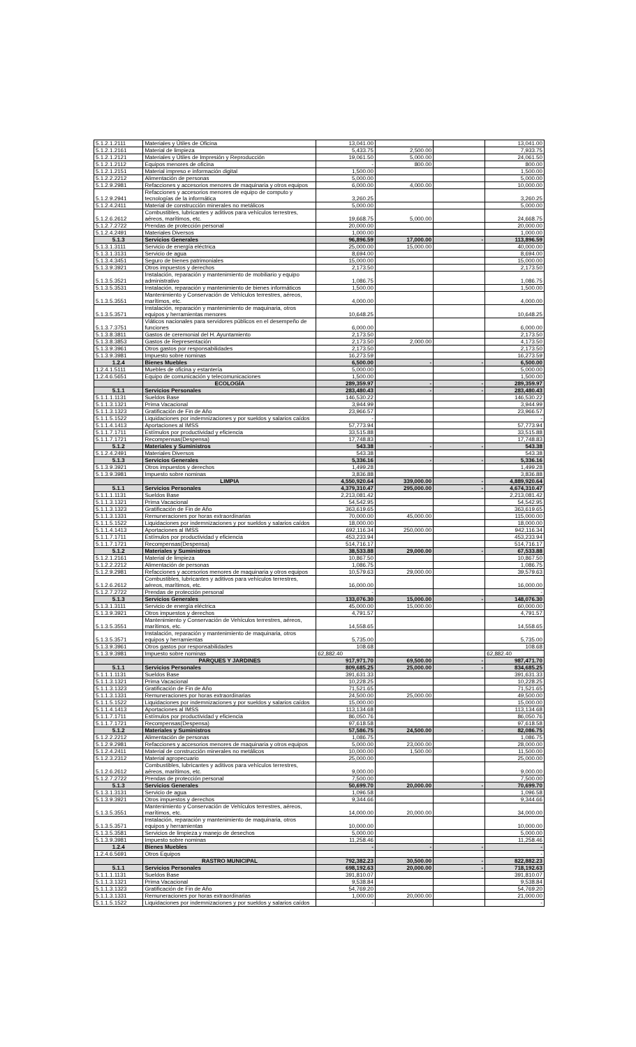| 5.1.2.1.2111 | Materiales y Útiles de Oficina | 13,041.00 | | | 13,041.00 |
| 5.1.2.1.2161 | Material de limpieza | 5,433.75 | 2,500.00 | | 7,933.75 |
| 5.1.2.1.2121 | Materiales y Útiles de Impresión y Reproducción | 19,061.50 | 5,000.00 | | 24,061.50 |
| 5.1.2.1.2112 | Equipos menores de oficina | - | 800.00 | | 800.00 |
| 5.1.2.1.2151 | Material impreso e información digital | 1,500.00 | | | 1,500.00 |
| 5.1.2.2.2212 | Alimentación de personas | 5,000.00 | | | 5,000.00 |
| 5.1.2.9.2981 | Refacciones y accesorios menores de maquinaria y otros equipos | 6,000.00 | 4,000.00 | | 10,000.00 |
| 5.1.2.9.2941 | Refacciones y accesorios menores de equipo de computo y tecnologías de la informática | 3,260.25 | | | 3,260.25 |
| 5.1.2.4.2411 | Material de construcción minerales no metálicos | 5,000.00 | | | 5,000.00 |
| 5.1.2.6.2612 | Combustibles, lubricantes y aditivos para vehículos terrestres, aéreos, marítimos, etc. | 19,668.75 | 5,000.00 | | 24,668.75 |
| 5.1.2.7.2722 | Prendas de protección personal | 20,000.00 | | | 20,000.00 |
| 5.1.2.4.2491 | Materiales Diversos | 1,000.00 | | | 1,000.00 |
| 5.1.3 | Servicios Generales | 96,896.59 | 17,000.00 | - | 113,896.59 |
| 5.1.3.1.3111 | Servicio de energía eléctrica | 25,000.00 | 15,000.00 | | 40,000.00 |
| 5.1.3.1.3131 | Servicio de agua | 8,694.00 | | | 8,694.00 |
| 5.1.3.4.3451 | Seguro de bienes patrimoniales | 15,000.00 | | | 15,000.00 |
| 5.1.3.9.3921 | Otros impuestos y derechos | 2,173.50 | | | 2,173.50 |
| 5.1.3.5.3521 | Instalación, reparación y mantenimiento de mobiliario y equipo administrativo | 1,086.75 | | | 1,086.75 |
| 5.1.3.5.3531 | Instalación, reparación y mantenimiento de bienes informáticos | 1,500.00 | | | 1,500.00 |
| 5.1.3.5.3551 | Mantenimiento y Conservación de Vehículos terrestres, aéreos, marítimos, etc. | 4,000.00 | | | 4,000.00 |
| 5.1.3.5.3571 | Instalación, reparación y mantenimiento de maquinaria, otros equipos y herramientas menores | 10,648.25 | | | 10,648.25 |
| 5.1.3.7.3751 | Viáticos nacionales para servidores públicos en el desempeño de funciones | 6,000.00 | | | 6,000.00 |
| 5.1.3.8.3811 | Gastos de ceremonial del H. Ayuntamiento | 2,173.50 | | | 2,173.50 |
| 5.1.3.8.3853 | Gastos de Representación | 2,173.50 | 2,000.00 | | 4,173.50 |
| 5.1.3.9.3961 | Otros gastos por responsabilidades | 2,173.50 | | | 2,173.50 |
| 5.1.3.9.3981 | Impuesto sobre nominas | 16,273.59 | | | 16,273.59 |
| 1.2.4 | Bienes Muebles | 6,500.00 | - | - | 6,500.00 |
| 1.2.4.1.5111 | Muebles de oficina y estantería | 5,000.00 | | | 5,000.00 |
| 1.2.4.6.5651 | Equipo de comunicación y telecomunicaciones | 1,500.00 | | | 1,500.00 |
| | ECOLOGÍA | 289,359.97 | - | - | 289,359.97 |
| 5.1.1 | Servicios Personales | 283,480.43 | - | - | 283,480.43 |
| 5.1.1.1.1131 | Sueldos Base | 146,530.22 | | | 146,530.22 |
| 5.1.1.3.1321 | Prima Vacacional | 3,944.99 | | | 3,944.99 |
| 5.1.1.3.1323 | Gratificación de Fin de Año | 23,966.57 | | | 23,966.57 |
| 5.1.1.5.1522 | Liquidaciones por indemnizaciones y por sueldos y salarios caídos | - | | | - |
| 5.1.1.4.1413 | Aportaciones al IMSS | 57,773.94 | | | 57,773.94 |
| 5.1.1.7.1711 | Estímulos por productividad y eficiencia | 33,515.88 | | | 33,515.88 |
| 5.1.1.7.1721 | Recompensas(Despensa) | 17,748.83 | | | 17,748.83 |
| 5.1.2 | Materiales y Suministros | 543.38 | - | - | 543.38 |
| 5.1.2.4.2491 | Materiales Diversos | 543.38 | | | 543.38 |
| 5.1.3 | Servicios Generales | 5,336.16 | - | - | 5,336.16 |
| 5.1.3.9.3921 | Otros impuestos y derechos | 1,499.28 | | | 1,499.28 |
| 5.1.3.9.3981 | Impuesto sobre nominas | 3,836.88 | | | 3,836.88 |
| | LIMPIA | 4,550,920.64 | 339,000.00 | - | 4,889,920.64 |
| 5.1.1 | Servicios Personales | 4,379,310.47 | 295,000.00 | - | 4,674,310.47 |
| 5.1.1.1.1131 | Sueldos Base | 2,213,081.42 | | | 2,213,081.42 |
| 5.1.1.3.1321 | Prima Vacacional | 54,542.95 | | | 54,542.95 |
| 5.1.1.3.1323 | Gratificación de Fin de Año | 363,619.65 | | | 363,619.65 |
| 5.1.1.3.1331 | Remuneraciones por horas extraordinarias | 70,000.00 | 45,000.00 | | 115,000.00 |
| 5.1.1.5.1522 | Liquidaciones por indemnizaciones y por sueldos y salarios caídos | 18,000.00 | | | 18,000.00 |
| 5.1.1.4.1413 | Aportaciones al IMSS | 692,116.34 | 250,000.00 | | 942,116.34 |
| 5.1.1.7.1711 | Estímulos por productividad y eficiencia | 453,233.94 | | | 453,233.94 |
| 5.1.1.7.1721 | Recompensas(Despensa) | 514,716.17 | | | 514,716.17 |
| 5.1.2 | Materiales y Suministros | 38,533.88 | 29,000.00 | - | 67,533.88 |
| 5.1.2.1.2161 | Material de limpieza | 10,867.50 | | | 10,867.50 |
| 5.1.2.2.2212 | Alimentación de personas | 1,086.75 | | | 1,086.75 |
| 5.1.2.9.2981 | Refacciones y accesorios menores de maquinaria y otros equipos | 10,579.63 | 29,000.00 | | 39,579.63 |
| 5.1.2.6.2612 | Combustibles, lubricantes y aditivos para vehículos terrestres, aéreos, marítimos, etc. | 16,000.00 | | | 16,000.00 |
| 5.1.2.7.2722 | Prendas de protección personal | - | | | - |
| 5.1.3 | Servicios Generales | 133,076.30 | 15,000.00 | - | 148,076.30 |
| 5.1.3.1.3111 | Servicio de energía eléctrica | 45,000.00 | 15,000.00 | | 60,000.00 |
| 5.1.3.9.3921 | Otros impuestos y derechos | 4,791.57 | | | 4,791.57 |
| 5.1.3.5.3551 | Mantenimiento y Conservación de Vehículos terrestres, aéreos, marítimos, etc. | 14,558.65 | | | 14,558.65 |
| 5.1.3.5.3571 | Instalación, reparación y mantenimiento de maquinaria, otros equipos y herramientas | 5,735.00 | | | 5,735.00 |
| 5.1.3.9.3961 | Otros gastos por responsabilidades | 108.68 | | | 108.68 |
| 5.1.3.9.3981 | Impuesto sobre nominas | 62,882.40 | | | 62,882.40 |
| | PARQUES Y JARDINES | 917,971.70 | 69,500.00 | - | 987,471.70 |
| 5.1.1 | Servicios Personales | 809,685.25 | 25,000.00 | - | 834,685.25 |
| 5.1.1.1.1131 | Sueldos Base | 391,631.33 | | | 391,631.33 |
| 5.1.1.3.1321 | Prima Vacacional | 10,228.25 | | | 10,228.25 |
| 5.1.1.3.1323 | Gratificación de Fin de Año | 71,521.65 | | | 71,521.65 |
| 5.1.1.3.1331 | Remuneraciones por horas extraordinarias | 24,500.00 | 25,000.00 | | 49,500.00 |
| 5.1.1.5.1522 | Liquidaciones por indemnizaciones y por sueldos y salarios caídos | 15,000.00 | | | 15,000.00 |
| 5.1.1.4.1413 | Aportaciones al IMSS | 113,134.68 | | | 113,134.68 |
| 5.1.1.7.1711 | Estímulos por productividad y eficiencia | 86,050.76 | | | 86,050.76 |
| 5.1.1.7.1721 | Recompensas(Despensa) | 97,618.58 | | | 97,618.58 |
| 5.1.2 | Materiales y Suministros | 57,586.75 | 24,500.00 | - | 82,086.75 |
| 5.1.2.2.2212 | Alimentación de personas | 1,086.75 | | | 1,086.75 |
| 5.1.2.9.2981 | Refacciones y accesorios menores de maquinaria y otros equipos | 5,000.00 | 23,000.00 | | 28,000.00 |
| 5.1.2.4.2411 | Material de construcción minerales no metálicos | 10,000.00 | 1,500.00 | | 11,500.00 |
| 5.1.2.3.2312 | Material agropecuario | 25,000.00 | | | 25,000.00 |
| 5.1.2.6.2612 | Combustibles, lubricantes y aditivos para vehículos terrestres, aéreos, marítimos, etc. | 9,000.00 | | | 9,000.00 |
| 5.1.2.7.2722 | Prendas de protección personal | 7,500.00 | | | 7,500.00 |
| 5.1.3 | Servicios Generales | 50,699.70 | 20,000.00 | - | 70,699.70 |
| 5.1.3.1.3131 | Servicio de agua | 1,096.58 | | | 1,096.58 |
| 5.1.3.9.3921 | Otros impuestos y derechos | 9,344.66 | | | 9,344.66 |
| 5.1.3.5.3551 | Mantenimiento y Conservación de Vehículos terrestres, aéreos, marítimos, etc. | 14,000.00 | 20,000.00 | | 34,000.00 |
| 5.1.3.5.3571 | Instalación, reparación y mantenimiento de maquinaria, otros equipos y herramientas | 10,000.00 | | | 10,000.00 |
| 5.1.3.5.3581 | Servicios de limpieza y manejo de desechos | 5,000.00 | | | 5,000.00 |
| 5.1.3.9.3981 | Impuesto sobre nominas | 11,258.46 | | | 11,258.46 |
| 1.2.4 | Bienes Muebles | - | - | - | - |
| 1.2.4.6.5691 | Otros Equipos | | | | - |
| | RASTRO MUNICIPAL | 792,382.23 | 30,500.00 | - | 822,882.23 |
| 5.1.1 | Servicios Personales | 698,192.63 | 20,000.00 | - | 718,192.63 |
| 5.1.1.1.1131 | Sueldos Base | 391,810.07 | | | 391,810.07 |
| 5.1.1.3.1321 | Prima Vacacional | 9,538.84 | | | 9,538.84 |
| 5.1.1.3.1323 | Gratificación de Fin de Año | 54,769.20 | | | 54,769.20 |
| 5.1.1.3.1331 | Remuneraciones por horas extraordinarias | 1,000.00 | 20,000.00 | | 21,000.00 |
| 5.1.1.5.1522 | Liquidaciones por indemnizaciones y por sueldos y salarios caídos | - | | | - |